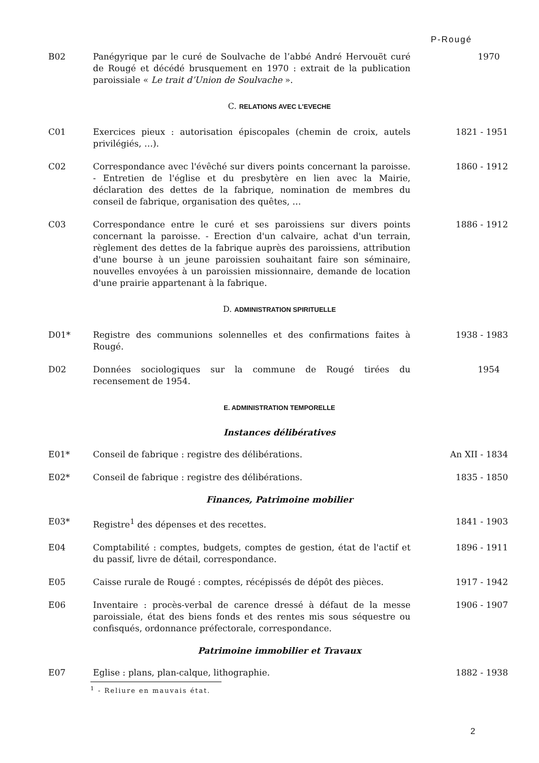P-Rougé
B02 Panégyrique par le curé de Soulvache de l’abbé André Hervouët curé de Rougé et décédé brusquement en 1970 : extrait de la publication paroissiale « Le trait d’Union de Soulvache ».
1970
C. RELATIONS AVEC L'EVECHE
C01 Exercices pieux : autorisation épiscopales (chemin de croix, autels privilégiés, …).
1821 - 1951
C02 Correspondance avec l'évêché sur divers points concernant la paroisse. - Entretien de l'église et du presbytère en lien avec la Mairie, déclaration des dettes de la fabrique, nomination de membres du conseil de fabrique, organisation des quêtes, …
1860 - 1912
C03 Correspondance entre le curé et ses paroissiens sur divers points concernant la paroisse. - Erection d'un calvaire, achat d'un terrain, règlement des dettes de la fabrique auprès des paroissiens, attribution d'une bourse à un jeune paroissien souhaitant faire son séminaire, nouvelles envoyées à un paroissien missionnaire, demande de location d'une prairie appartenant à la fabrique.
1886 - 1912
D. ADMINISTRATION SPIRITUELLE
D01* Registre des communions solennelles et des confirmations faites à Rougé.
1938 - 1983
D02 Données sociologiques sur la commune de Rougé tirées du recensement de 1954.
1954
E. ADMINISTRATION TEMPORELLE
Instances délibératives
E01* Conseil de fabrique : registre des délibérations. An XII - 1834
E02* Conseil de fabrique : registre des délibérations. 1835 - 1850
Finances, Patrimoine mobilier
E03* Registre<sup>1</sup> des dépenses et des recettes. 1841 - 1903
E04 Comptabilité : comptes, budgets, comptes de gestion, état de l'actif et du passif, livre de détail, correspondance.
1896 - 1911
E05 Caisse rurale de Rougé : comptes, récépissés de dépôt des pièces.
1917 - 1942
E06 Inventaire : procès-verbal de carence dressé à défaut de la messe paroissiale, état des biens fonds et des rentes mis sous séquestre ou confisqués, ordonnance préfectorale, correspondance.
1906 - 1907
Patrimoine immobilier et Travaux
E07 Eglise : plans, plan-calque, lithographie. 1882 - 1938
<sup>1</sup> - Reliure en mauvais état.
2